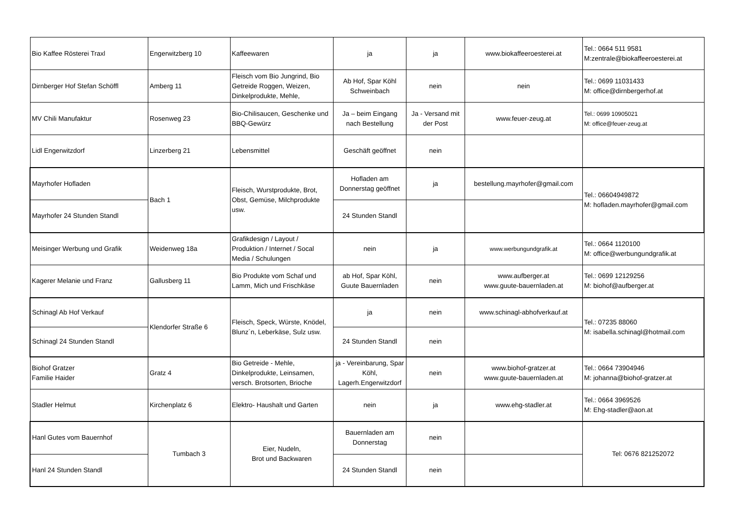| Bio Kaffee Rösterei Traxl | Engerwitzberg 10 | Kaffeewaren | ja | ja | www.biokaffeeroesterei.at | Tel.: 0664 511 9581 M:zentrale@biokaffeeroesterei.at |
| Dirnberger Hof Stefan Schöffl | Amberg 11 | Fleisch vom Bio Jungrind, Bio Getreide Roggen, Weizen, Dinkelprodukte, Mehle, | Ab Hof, Spar Köhl Schweinbach | nein | nein | Tel.: 0699 11031433 M: office@dirnbergerhof.at |
| MV Chili Manufaktur | Rosenweg 23 | Bio-Chilisaucen, Geschenke und BBQ-Gewürz | Ja – beim Eingang nach Bestellung | Ja - Versand mit der Post | www.feuer-zeug.at | Tel.: 0699 10905021 M: office@feuer-zeug.at |
| Lidl Engerwitzdorf | Linzerberg 21 | Lebensmittel | Geschäft geöffnet | nein | | |
| Mayrhofer Hofladen | Bach 1 | Fleisch, Wurstprodukte, Brot, Obst, Gemüse, Milchprodukte usw. | Hofladen am Donnerstag geöffnet | ja | bestellung.mayrhofer@gmail.com | Tel.: 06604949872 M: hofladen.mayrhofer@gmail.com |
| Mayrhofer 24 Stunden Standl | | | 24 Stunden Standl | | | |
| Meisinger Werbung und Grafik | Weidenweg 18a | Grafikdesign / Layout / Produktion / Internet / Socal Media / Schulungen | nein | ja | www.werbungundgrafik.at | Tel.: 0664 1120100 M: office@werbungundgrafik.at |
| Kagerer Melanie und Franz | Gallusberg 11 | Bio Produkte vom Schaf und Lamm, Mich und Frischkäse | ab Hof, Spar Köhl, Guute Bauernladen | nein | www.aufberger.at www.guute-bauernladen.at | Tel.: 0699 12129256 M: biohof@aufberger.at |
| Schinagl Ab Hof Verkauf | Klendorfer Straße 6 | Fleisch, Speck, Würste, Knödel, Blunz´n, Leberkäse, Sulz usw. | ja | nein | www.schinagl-abhofverkauf.at | Tel.: 07235 88060 M: isabella.schinagl@hotmail.com |
| Schinagl 24 Stunden Standl | | | 24 Stunden Standl | nein | | |
| Biohof Gratzer Familie Haider | Gratz 4 | Bio Getreide - Mehle, Dinkelprodukte, Leinsamen, versch. Brotsorten, Brioche | ja - Vereinbarung, Spar Köhl, Lagerh.Engerwitzdorf | nein | www.biohof-gratzer.at www.guute-bauernladen.at | Tel.: 0664 73904946 M: johanna@biohof-gratzer.at |
| Stadler Helmut | Kirchenplatz 6 | Elektro- Haushalt und Garten | nein | ja | www.ehg-stadler.at | Tel.: 0664 3969526 M: Ehg-stadler@aon.at |
| Hanl Gutes vom Bauernhof | Tumbach 3 | Eier, Nudeln, Brot und Backwaren | Bauernladen am Donnerstag | nein | | Tel: 0676 821252072 |
| Hanl 24 Stunden Standl | | | 24 Stunden Standl | nein | | |